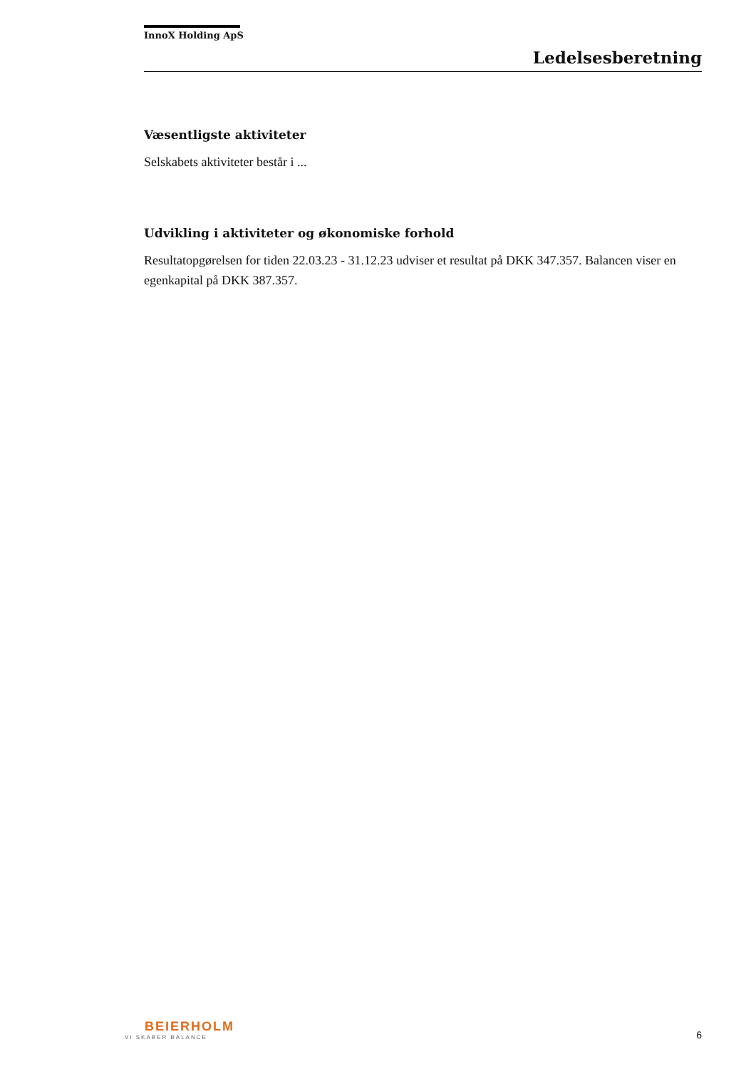InnoX Holding ApS
Ledelsesberetning
Væsentligste aktiviteter
Selskabets aktiviteter består i ...
Udvikling i aktiviteter og økonomiske forhold
Resultatopgørelsen for tiden 22.03.23 - 31.12.23 udviser et resultat på DKK 347.357. Balancen viser en egenkapital på DKK 387.357.
BEIERHOLM
VI SKABER BALANCE
6